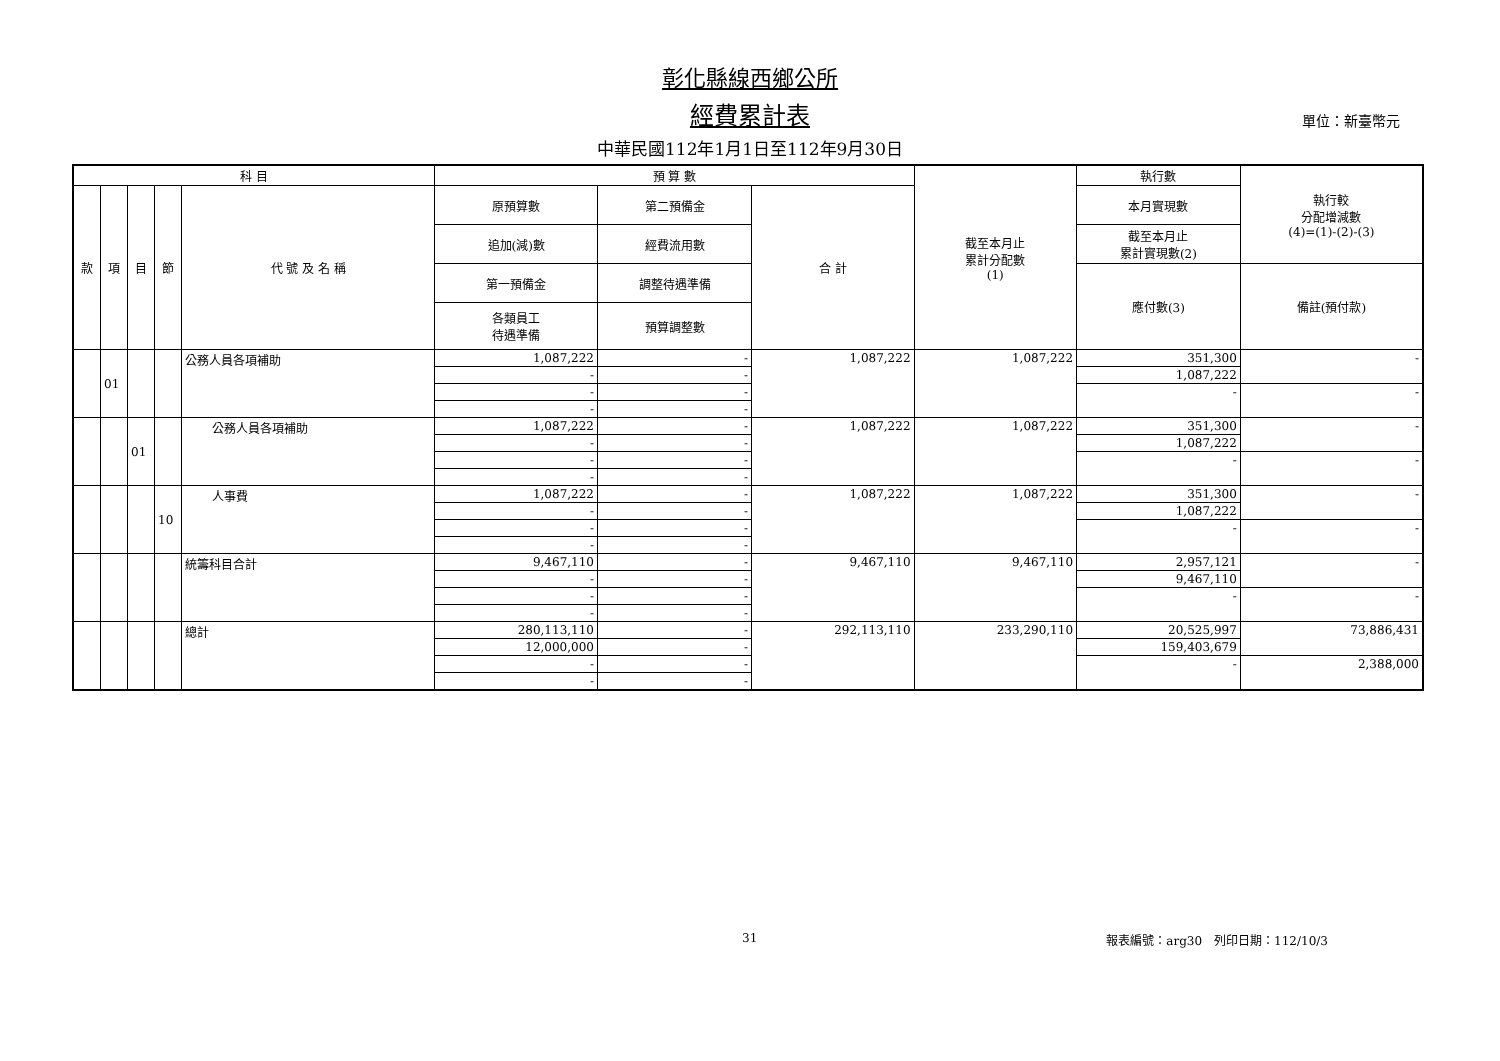彰化縣線西鄉公所
經費累計表
單位：新臺幣元
中華民國112年1月1日至112年9月30日
| 科 目 | | | | | 預 算 數 | | | 截至本月止 累計分配數 (1) | 執行數 | 執行較 分配增減數 (4)=(1)-(2)-(3) |
| --- | --- | --- | --- | --- | --- | --- | --- | --- | --- | --- |
| 款 | 項 | 目 | 節 | 代 號 及 名 稱 | 原預算數 | 第二預備金 | 合 計 | | 本月實現數 | |
| | | | | | 追加(減)數 | 經費流用數 | | | 截至本月止 累計實現數(2) | |
| | | | | | 第一預備金 | 調整待遇準備 | | | 應付數(3) | 備註(預付款) |
| | | | | | 各類員工 待遇準備 | 預算調整數 | | | | |
| | 01 | | | 公務人員各項補助 | 1,087,222 | - | 1,087,222 | 1,087,222 | 351,300 | - |
| | | | | | - | - | | | 1,087,222 | |
| | | | | | - | - | | | - | - |
| | | | | | - | - | | | | |
| | | 01 | | 公務人員各項補助 | 1,087,222 | - | 1,087,222 | 1,087,222 | 351,300 | - |
| | | | | | - | - | | | 1,087,222 | |
| | | | | | - | - | | | - | - |
| | | | | | - | - | | | | |
| | | | 10 | 人事費 | 1,087,222 | - | 1,087,222 | 1,087,222 | 351,300 | - |
| | | | | | - | - | | | 1,087,222 | |
| | | | | | - | - | | | - | - |
| | | | | | - | - | | | | |
| | | | | 統籌科目合計 | 9,467,110 | - | 9,467,110 | 9,467,110 | 2,957,121 | - |
| | | | | | - | - | | | 9,467,110 | |
| | | | | | - | - | | | - | - |
| | | | | | - | - | | | | |
| | | | | 總計 | 280,113,110 | - | 292,113,110 | 233,290,110 | 20,525,997 | 73,886,431 |
| | | | | | 12,000,000 | - | | | 159,403,679 | |
| | | | | | - | - | | | - | 2,388,000 |
| | | | | | - | - | | | | |
31 報表編號：arg30　列印日期：112/10/3